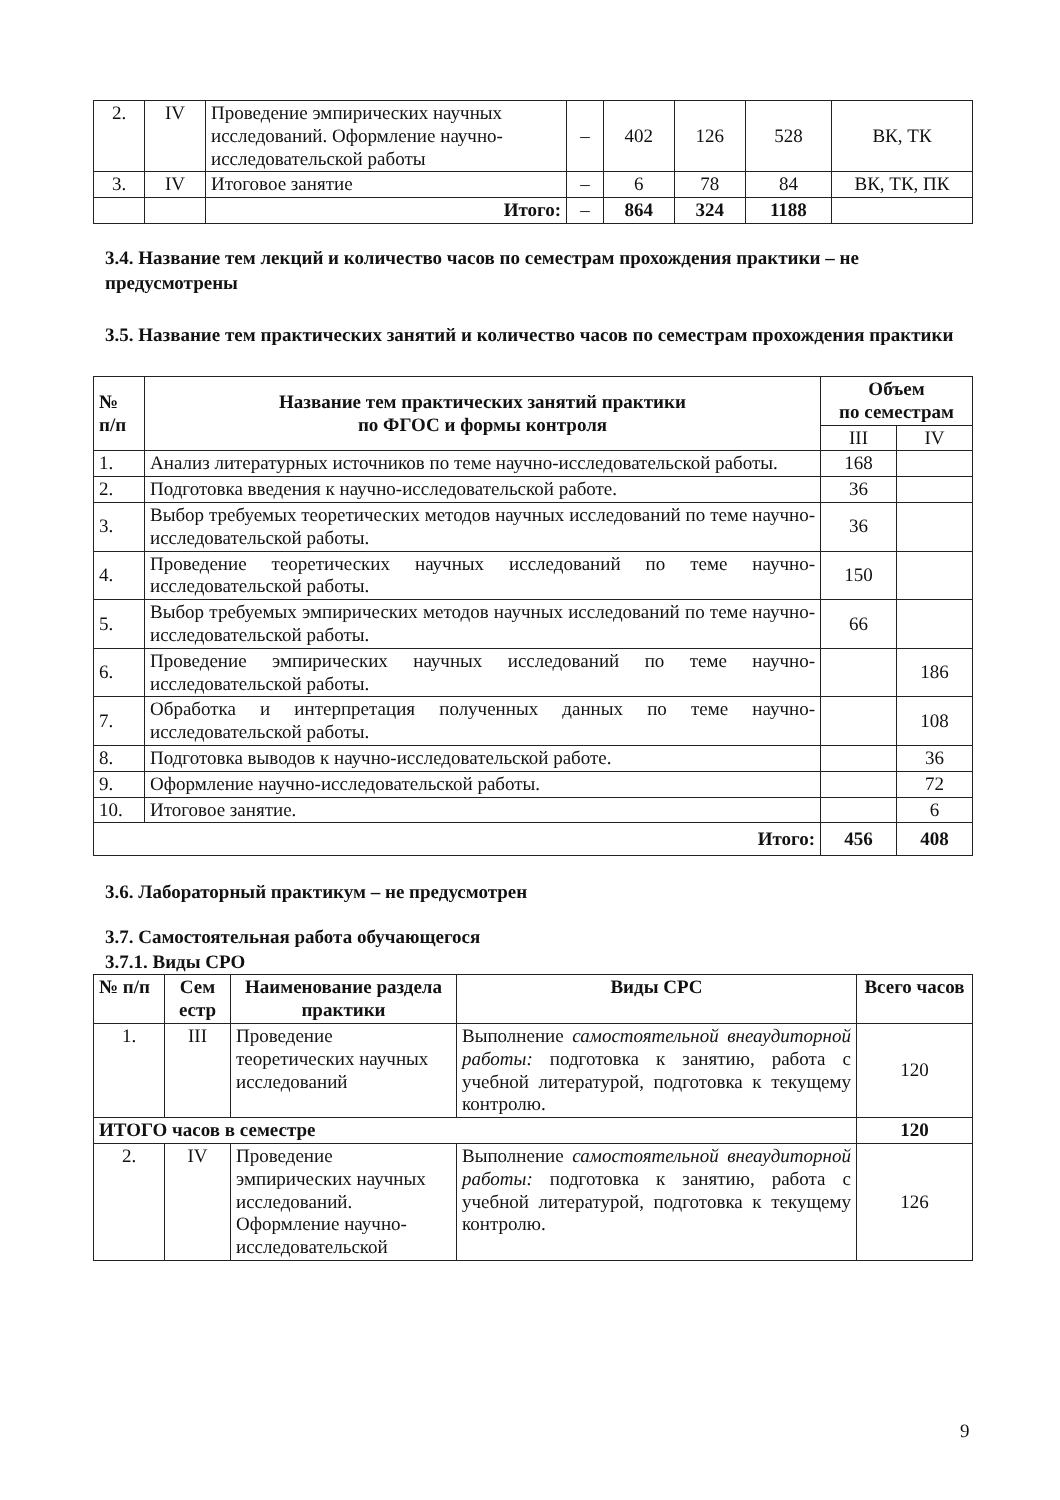| 2. | IV | Проведение эмпирических научных исследований. Оформление научно-исследовательской работы | – | 402 | 126 | 528 | ВК, ТК |
| 3. | IV | Итоговое занятие | – | 6 | 78 | 84 | ВК, ТК, ПК |
| | | Итого: | – | 864 | 324 | 1188 | |
3.4. Название тем лекций и количество часов по семестрам прохождения практики – не предусмотрены
3.5. Название тем практических занятий и количество часов по семестрам прохождения практики
| № п/п | Название тем практических занятий практики по ФГОС и формы контроля | Объем по семестрам | |
| --- | --- | --- | --- |
| | | III | IV |
| 1. | Анализ литературных источников по теме научно-исследовательской работы. | 168 | |
| 2. | Подготовка введения к научно-исследовательской работе. | 36 | |
| 3. | Выбор требуемых теоретических методов научных исследований по теме научно-исследовательской работы. | 36 | |
| 4. | Проведение теоретических научных исследований по теме научно-исследовательской работы. | 150 | |
| 5. | Выбор требуемых эмпирических методов научных исследований по теме научно-исследовательской работы. | 66 | |
| 6. | Проведение эмпирических научных исследований по теме научно-исследовательской работы. | | 186 |
| 7. | Обработка и интерпретация полученных данных по теме научно-исследовательской работы. | | 108 |
| 8. | Подготовка выводов к научно-исследовательской работе. | | 36 |
| 9. | Оформление научно-исследовательской работы. | | 72 |
| 10. | Итоговое занятие. | | 6 |
| Итого: | | 456 | 408 |
3.6. Лабораторный практикум – не предусмотрен
3.7. Самостоятельная работа обучающегося
3.7.1. Виды СРО
| № п/п | Сем естр | Наименование раздела практики | Виды СРС | Всего часов |
| --- | --- | --- | --- | --- |
| 1. | III | Проведение теоретических научных исследований | Выполнение самостоятельной внеаудиторной работы: подготовка к занятию, работа с учебной литературой, подготовка к текущему контролю. | 120 |
| ИТОГО часов в семестре | | | | 120 |
| 2. | IV | Проведение эмпирических научных исследований. Оформление научно-исследовательской | Выполнение самостоятельной внеаудиторной работы: подготовка к занятию, работа с учебной литературой, подготовка к текущему контролю. | 126 |
9